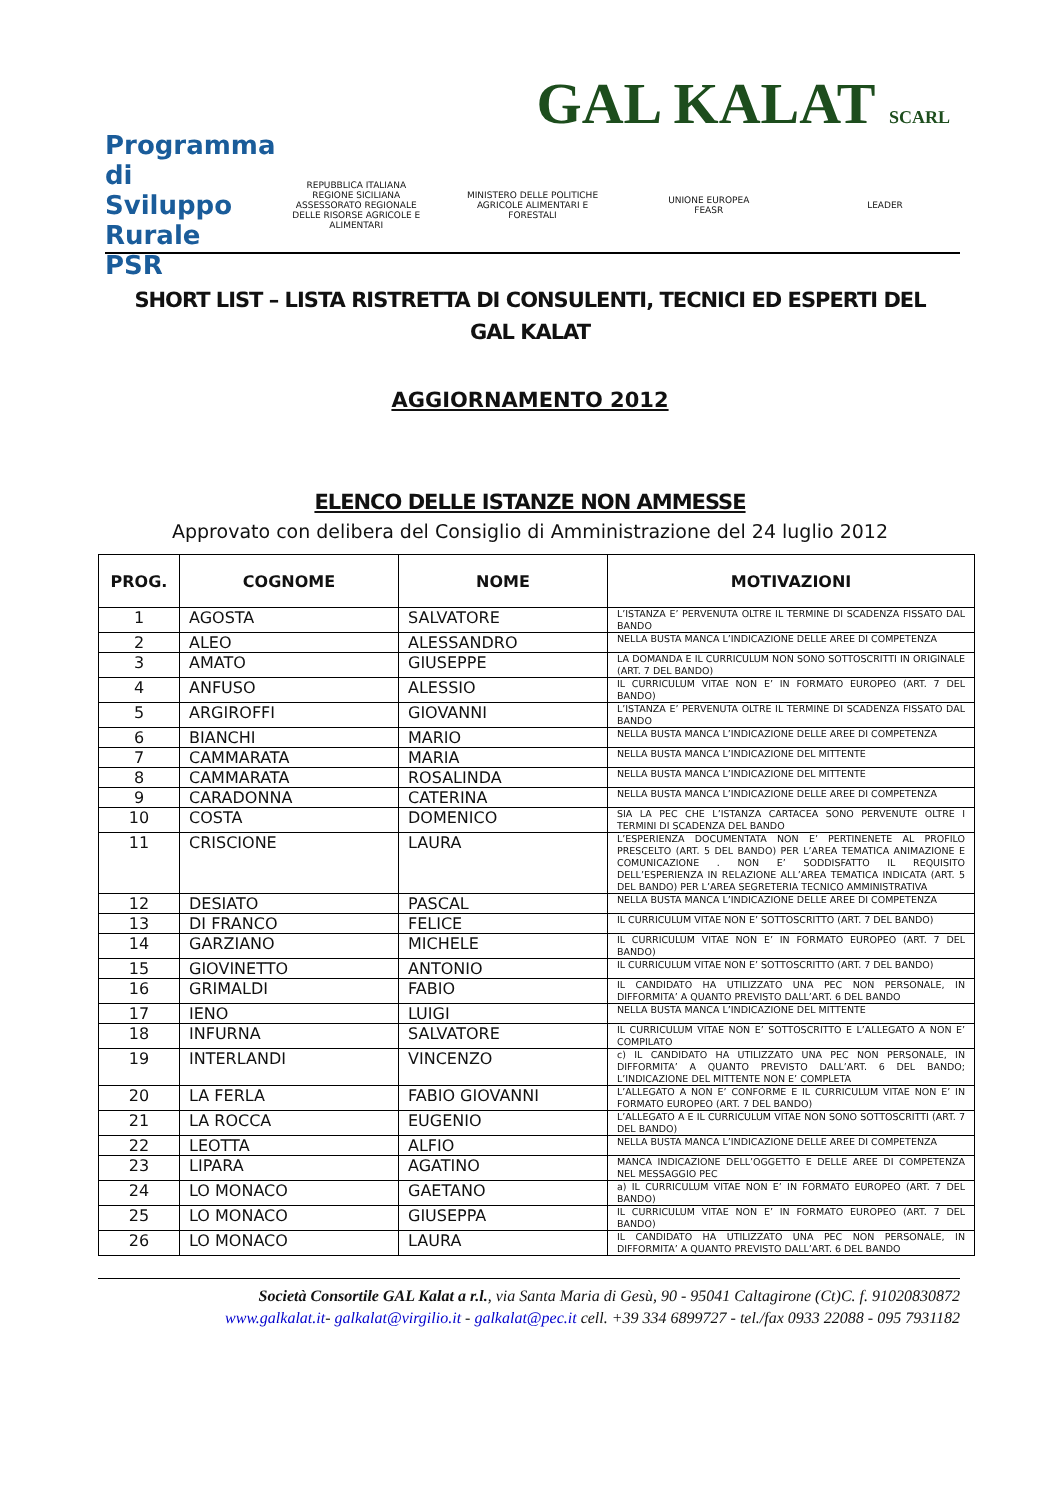GAL KALAT SCARL
Programma di Sviluppo Rurale PSR
REPUBBLICA ITALIANA
REGIONE SICILIANA
ASSESSORATO REGIONALE DELLE RISORSE AGRICOLE E ALIMENTARI
MINISTERO DELLE POLITICHE AGRICOLE ALIMENTARI E FORESTALI
UNIONE EUROPEA
FEASR
LEADER
SHORT LIST – LISTA RISTRETTA DI CONSULENTI, TECNICI ED ESPERTI DEL GAL KALAT
AGGIORNAMENTO 2012
ELENCO DELLE ISTANZE NON AMMESSE
Approvato con delibera del Consiglio di Amministrazione del 24 luglio 2012
| PROG. | COGNOME | NOME | MOTIVAZIONI |
| --- | --- | --- | --- |
| 1 | AGOSTA | SALVATORE | L’ISTANZA E’ PERVENUTA OLTRE IL TERMINE DI SCADENZA FISSATO DAL BANDO |
| 2 | ALEO | ALESSANDRO | NELLA BUSTA MANCA L’INDICAZIONE DELLE AREE DI COMPETENZA |
| 3 | AMATO | GIUSEPPE | LA DOMANDA E IL CURRICULUM NON SONO SOTTOSCRITTI IN ORIGINALE (ART. 7 DEL BANDO) |
| 4 | ANFUSO | ALESSIO | IL CURRICULUM VITAE NON E’ IN FORMATO EUROPEO (ART. 7 DEL BANDO) |
| 5 | ARGIROFFI | GIOVANNI | L’ISTANZA E’ PERVENUTA OLTRE IL TERMINE DI SCADENZA FISSATO DAL BANDO |
| 6 | BIANCHI | MARIO | NELLA BUSTA MANCA L’INDICAZIONE DELLE AREE DI COMPETENZA |
| 7 | CAMMARATA | MARIA | NELLA BUSTA MANCA L’INDICAZIONE DEL MITTENTE |
| 8 | CAMMARATA | ROSALINDA | NELLA BUSTA MANCA L’INDICAZIONE DEL MITTENTE |
| 9 | CARADONNA | CATERINA | NELLA BUSTA MANCA L’INDICAZIONE DELLE AREE DI COMPETENZA |
| 10 | COSTA | DOMENICO | SIA LA PEC CHE L’ISTANZA CARTACEA SONO PERVENUTE OLTRE I TERMINI DI SCADENZA DEL BANDO |
| 11 | CRISCIONE | LAURA | L’ESPERIENZA DOCUMENTATA NON E’ PERTINENETE AL PROFILO PRESCELTO (ART. 5 DEL BANDO) PER L’AREA TEMATICA ANIMAZIONE E COMUNICAZIONE . NON E’ SODDISFATTO IL REQUISITO DELL’ESPERIENZA IN RELAZIONE ALL’AREA TEMATICA INDICATA (ART. 5 DEL BANDO) PER L’AREA SEGRETERIA TECNICO AMMINISTRATIVA |
| 12 | DESIATO | PASCAL | NELLA BUSTA MANCA L’INDICAZIONE DELLE AREE DI COMPETENZA |
| 13 | DI FRANCO | FELICE | IL CURRICULUM VITAE NON E’ SOTTOSCRITTO (ART. 7 DEL BANDO) |
| 14 | GARZIANO | MICHELE | IL CURRICULUM VITAE NON E’ IN FORMATO EUROPEO (ART. 7 DEL BANDO) |
| 15 | GIOVINETTO | ANTONIO | IL CURRICULUM VITAE NON E’ SOTTOSCRITTO (ART. 7 DEL BANDO) |
| 16 | GRIMALDI | FABIO | IL CANDIDATO HA UTILIZZATO UNA PEC NON PERSONALE, IN DIFFORMITA’ A QUANTO PREVISTO DALL’ART. 6 DEL BANDO |
| 17 | IENO | LUIGI | NELLA BUSTA MANCA L’INDICAZIONE DEL MITTENTE |
| 18 | INFURNA | SALVATORE | IL CURRICULUM VITAE NON E’ SOTTOSCRITTO E L’ALLEGATO A NON E’ COMPILATO |
| 19 | INTERLANDI | VINCENZO | c) IL CANDIDATO HA UTILIZZATO UNA PEC NON PERSONALE, IN DIFFORMITA’ A QUANTO PREVISTO DALL’ART. 6 DEL BANDO; L’INDICAZIONE DEL MITTENTE NON E’ COMPLETA |
| 20 | LA FERLA | FABIO GIOVANNI | L’ALLEGATO A NON E’ CONFORME E IL CURRICULUM VITAE NON E’ IN FORMATO EUROPEO (ART. 7 DEL BANDO) |
| 21 | LA ROCCA | EUGENIO | L’ALLEGATO A E IL CURRICULUM VITAE NON SONO SOTTOSCRITTI (ART. 7 DEL BANDO) |
| 22 | LEOTTA | ALFIO | NELLA BUSTA MANCA L’INDICAZIONE DELLE AREE DI COMPETENZA |
| 23 | LIPARA | AGATINO | MANCA INDICAZIONE DELL’OGGETTO E DELLE AREE DI COMPETENZA NEL MESSAGGIO PEC |
| 24 | LO MONACO | GAETANO | a) IL CURRICULUM VITAE NON E’ IN FORMATO EUROPEO (ART. 7 DEL BANDO) |
| 25 | LO MONACO | GIUSEPPA | IL CURRICULUM VITAE NON E’ IN FORMATO EUROPEO (ART. 7 DEL BANDO) |
| 26 | LO MONACO | LAURA | IL CANDIDATO HA UTILIZZATO UNA PEC NON PERSONALE, IN DIFFORMITA’ A QUANTO PREVISTO DALL’ART. 6 DEL BANDO |
Società Consortile GAL Kalat a r.l., via Santa Maria di Gesù, 90 - 95041 Caltagirone (Ct)C. f. 91020830872
www.galkalat.it- galkalat@virgilio.it - galkalat@pec.it cell. +39 334 6899727 - tel./fax 0933 22088 - 095 7931182